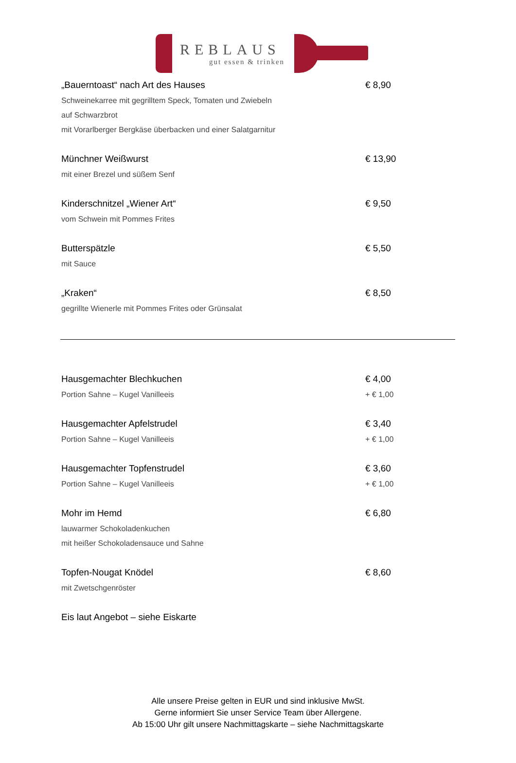REBLAUS
gut essen & trinken
„Bauerntoast“ nach Art des Hauses € 8,90
Schweinekarree mit gegrilltem Speck, Tomaten und Zwiebeln
auf Schwarzbrot
mit Vorarlberger Bergkäse überbacken und einer Salatgarnitur
Münchner Weißwurst € 13,90
mit einer Brezel und süßem Senf
Kinderschnitzel „Wiener Art“€ 9,50
vom Schwein mit Pommes Frites
Butterspätzle € 5,50
mit Sauce
„Kraken“€ 8,50
gegrillte Wienerle mit Pommes Frites oder Grünsalat
Hausgemachter Blechkuchen € 4,00
Portion Sahne – Kugel Vanilleeis + € 1,00
Hausgemachter Apfelstrudel € 3,40
Portion Sahne – Kugel Vanilleeis + € 1,00
Hausgemachter Topfenstrudel € 3,60
Portion Sahne – Kugel Vanilleeis + € 1,00
Mohr im Hemd € 6,80
lauwarmer Schokoladenkuchen
mit heißer Schokoladensauce und Sahne
Topfen-Nougat Knödel € 8,60
mit Zwetschgenröster
Eis laut Angebot – siehe Eiskarte
Alle unsere Preise gelten in EUR und sind inklusive MwSt.
Gerne informiert Sie unser Service Team über Allergene.
Ab 15:00 Uhr gilt unsere Nachmittagskarte – siehe Nachmittagskarte